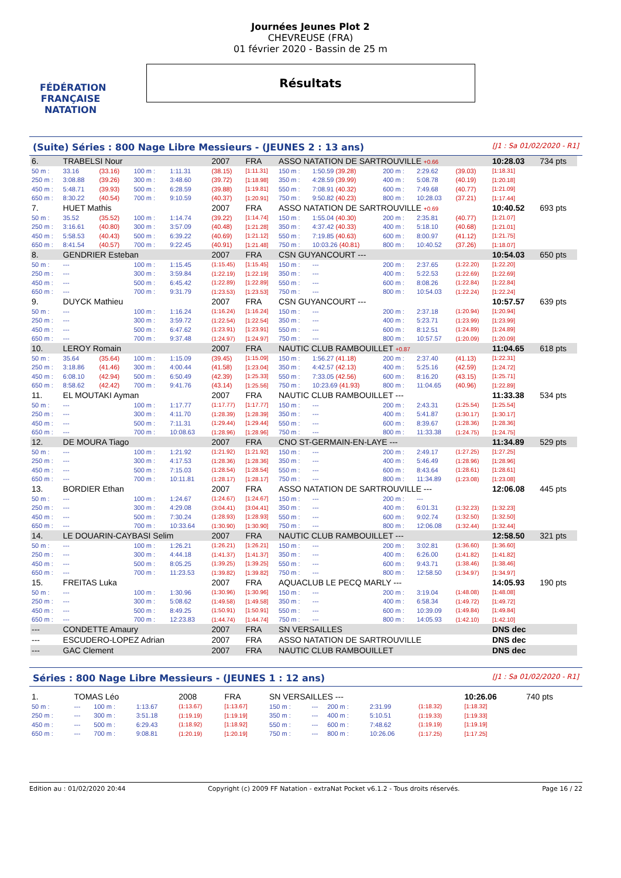FÉDÉRATION FRANÇAISE
NATATION
Journées Jeunes Plot 2
CHEVREUSE (FRA)
01 février 2020 - Bassin de 25 m
Résultats
(Suite) Séries : 800 Nage Libre Messieurs - (JEUNES 2 : 13 ans) [J1 : Sa 01/02/2020 - R1]
| 6. | TRABELSI Nour | | | | 2007 | FRA | ASSO NATATION DE SARTROUVILLE +0.66 | | | | | 10:28.03 | 734 pts |
| 50 m : | 33.16 | (33.16) | 100 m : | 1:11.31 | (38.15) | [1:11.31] | 150 m : | 1:50.59 (39.28) | 200 m : | 2:29.62 | (39.03) | [1:18.31] | |
| 250 m : | 3:08.88 | (39.26) | 300 m : | 3:48.60 | (39.72) | [1:18.98] | 350 m : | 4:28.59 (39.99) | 400 m : | 5:08.78 | (40.19) | [1:20.18] | |
| 450 m : | 5:48.71 | (39.93) | 500 m : | 6:28.59 | (39.88) | [1:19.81] | 550 m : | 7:08.91 (40.32) | 600 m : | 7:49.68 | (40.77) | [1:21.09] | |
| 650 m : | 8:30.22 | (40.54) | 700 m : | 9:10.59 | (40.37) | [1:20.91] | 750 m : | 9:50.82 (40.23) | 800 m : | 10:28.03 | (37.21) | [1:17.44] | |
| 7. | HUET Mathis | | | | 2007 | FRA | ASSO NATATION DE SARTROUVILLE +0.69 | | | | | 10:40.52 | 693 pts |
| 50 m : | 35.52 | (35.52) | 100 m : | 1:14.74 | (39.22) | [1:14.74] | 150 m : | 1:55.04 (40.30) | 200 m : | 2:35.81 | (40.77) | [1:21.07] | |
| 250 m : | 3:16.61 | (40.80) | 300 m : | 3:57.09 | (40.48) | [1:21.28] | 350 m : | 4:37.42 (40.33) | 400 m : | 5:18.10 | (40.68) | [1:21.01] | |
| 450 m : | 5:58.53 | (40.43) | 500 m : | 6:39.22 | (40.69) | [1:21.12] | 550 m : | 7:19.85 (40.63) | 600 m : | 8:00.97 | (41.12) | [1:21.75] | |
| 650 m : | 8:41.54 | (40.57) | 700 m : | 9:22.45 | (40.91) | [1:21.48] | 750 m : | 10:03.26 (40.81) | 800 m : | 10:40.52 | (37.26) | [1:18.07] | |
| 8. | GENDRIER Esteban | | | | 2007 | FRA | CSN GUYANCOURT --- | | | | | 10:54.03 | 650 pts |
| 50 m : | --- | | 100 m : | 1:15.45 | (1:15.45) | [1:15.45] | 150 m : | --- | 200 m : | 2:37.65 | (1:22.20) | [1:22.20] | |
| 250 m : | --- | | 300 m : | 3:59.84 | (1:22.19) | [1:22.19] | 350 m : | --- | 400 m : | 5:22.53 | (1:22.69) | [1:22.69] | |
| 450 m : | --- | | 500 m : | 6:45.42 | (1:22.89) | [1:22.89] | 550 m : | --- | 600 m : | 8:08.26 | (1:22.84) | [1:22.84] | |
| 650 m : | --- | | 700 m : | 9:31.79 | (1:23.53) | [1:23.53] | 750 m : | --- | 800 m : | 10:54.03 | (1:22.24) | [1:22.24] | |
| 9. | DUYCK Mathieu | | | | 2007 | FRA | CSN GUYANCOURT --- | | | | | 10:57.57 | 639 pts |
| 50 m : | --- | | 100 m : | 1:16.24 | (1:16.24) | [1:16.24] | 150 m : | --- | 200 m : | 2:37.18 | (1:20.94) | [1:20.94] | |
| 250 m : | --- | | 300 m : | 3:59.72 | (1:22.54) | [1:22.54] | 350 m : | --- | 400 m : | 5:23.71 | (1:23.99) | [1:23.99] | |
| 450 m : | --- | | 500 m : | 6:47.62 | (1:23.91) | [1:23.91] | 550 m : | --- | 600 m : | 8:12.51 | (1:24.89) | [1:24.89] | |
| 650 m : | --- | | 700 m : | 9:37.48 | (1:24.97) | [1:24.97] | 750 m : | --- | 800 m : | 10:57.57 | (1:20.09) | [1:20.09] | |
| 10. | LEROY Romain | | | | 2007 | FRA | NAUTIC CLUB RAMBOUILLET +0.87 | | | | | 11:04.65 | 618 pts |
| 50 m : | 35.64 | (35.64) | 100 m : | 1:15.09 | (39.45) | [1:15.09] | 150 m : | 1:56.27 (41.18) | 200 m : | 2:37.40 | (41.13) | [1:22.31] | |
| 250 m : | 3:18.86 | (41.46) | 300 m : | 4:00.44 | (41.58) | [1:23.04] | 350 m : | 4:42.57 (42.13) | 400 m : | 5:25.16 | (42.59) | [1:24.72] | |
| 450 m : | 6:08.10 | (42.94) | 500 m : | 6:50.49 | (42.39) | [1:25.33] | 550 m : | 7:33.05 (42.56) | 600 m : | 8:16.20 | (43.15) | [1:25.71] | |
| 650 m : | 8:58.62 | (42.42) | 700 m : | 9:41.76 | (43.14) | [1:25.56] | 750 m : | 10:23.69 (41.93) | 800 m : | 11:04.65 | (40.96) | [1:22.89] | |
| 11. | EL MOUTAKI Ayman | | | | 2007 | FRA | NAUTIC CLUB RAMBOUILLET --- | | | | | 11:33.38 | 534 pts |
| 50 m : | --- | | 100 m : | 1:17.77 | (1:17.77) | [1:17.77] | 150 m : | --- | 200 m : | 2:43.31 | (1:25.54) | [1:25.54] | |
| 250 m : | --- | | 300 m : | 4:11.70 | (1:28.39) | [1:28.39] | 350 m : | --- | 400 m : | 5:41.87 | (1:30.17) | [1:30.17] | |
| 450 m : | --- | | 500 m : | 7:11.31 | (1:29.44) | [1:29.44] | 550 m : | --- | 600 m : | 8:39.67 | (1:28.36) | [1:28.36] | |
| 650 m : | --- | | 700 m : | 10:08.63 | (1:28.96) | [1:28.96] | 750 m : | --- | 800 m : | 11:33.38 | (1:24.75) | [1:24.75] | |
| 12. | DE MOURA Tiago | | | | 2007 | FRA | CNO ST-GERMAIN-EN-LAYE --- | | | | | 11:34.89 | 529 pts |
| 50 m : | --- | | 100 m : | 1:21.92 | (1:21.92) | [1:21.92] | 150 m : | --- | 200 m : | 2:49.17 | (1:27.25) | [1:27.25] | |
| 250 m : | --- | | 300 m : | 4:17.53 | (1:28.36) | [1:28.36] | 350 m : | --- | 400 m : | 5:46.49 | (1:28.96) | [1:28.96] | |
| 450 m : | --- | | 500 m : | 7:15.03 | (1:28.54) | [1:28.54] | 550 m : | --- | 600 m : | 8:43.64 | (1:28.61) | [1:28.61] | |
| 650 m : | --- | | 700 m : | 10:11.81 | (1:28.17) | [1:28.17] | 750 m : | --- | 800 m : | 11:34.89 | (1:23.08) | [1:23.08] | |
| 13. | BORDIER Ethan | | | | 2007 | FRA | ASSO NATATION DE SARTROUVILLE --- | | | | | 12:06.08 | 445 pts |
| 50 m : | --- | | 100 m : | 1:24.67 | (1:24.67) | [1:24.67] | 150 m : | --- | 200 m : | --- | | | |
| 250 m : | --- | | 300 m : | 4:29.08 | (3:04.41) | [3:04.41] | 350 m : | --- | 400 m : | 6:01.31 | (1:32.23) | [1:32.23] | |
| 450 m : | --- | | 500 m : | 7:30.24 | (1:28.93) | [1:28.93] | 550 m : | --- | 600 m : | 9:02.74 | (1:32.50) | [1:32.50] | |
| 650 m : | --- | | 700 m : | 10:33.64 | (1:30.90) | [1:30.90] | 750 m : | --- | 800 m : | 12:06.08 | (1:32.44) | [1:32.44] | |
| 14. | LE DOUARIN-CAYBASI Selim | | | | 2007 | FRA | NAUTIC CLUB RAMBOUILLET --- | | | | | 12:58.50 | 321 pts |
| 50 m : | --- | | 100 m : | 1:26.21 | (1:26.21) | [1:26.21] | 150 m : | --- | 200 m : | 3:02.81 | (1:36.60) | [1:36.60] | |
| 250 m : | --- | | 300 m : | 4:44.18 | (1:41.37) | [1:41.37] | 350 m : | --- | 400 m : | 6:26.00 | (1:41.82) | [1:41.82] | |
| 450 m : | --- | | 500 m : | 8:05.25 | (1:39.25) | [1:39.25] | 550 m : | --- | 600 m : | 9:43.71 | (1:38.46) | [1:38.46] | |
| 650 m : | --- | | 700 m : | 11:23.53 | (1:39.82) | [1:39.82] | 750 m : | --- | 800 m : | 12:58.50 | (1:34.97) | [1:34.97] | |
| 15. | FREITAS Luka | | | | 2007 | FRA | AQUACLUB LE PECQ MARLY --- | | | | | 14:05.93 | 190 pts |
| 50 m : | --- | | 100 m : | 1:30.96 | (1:30.96) | [1:30.96] | 150 m : | --- | 200 m : | 3:19.04 | (1:48.08) | [1:48.08] | |
| 250 m : | --- | | 300 m : | 5:08.62 | (1:49.58) | [1:49.58] | 350 m : | --- | 400 m : | 6:58.34 | (1:49.72) | [1:49.72] | |
| 450 m : | --- | | 500 m : | 8:49.25 | (1:50.91) | [1:50.91] | 550 m : | --- | 600 m : | 10:39.09 | (1:49.84) | [1:49.84] | |
| 650 m : | --- | | 700 m : | 12:23.83 | (1:44.74) | [1:44.74] | 750 m : | --- | 800 m : | 14:05.93 | (1:42.10) | [1:42.10] | |
| --- | CONDETTE Amaury | | | | 2007 | FRA | SN VERSAILLES | | | | | DNS dec | |
| --- | ESCUDERO-LOPEZ Adrian | | | | 2007 | FRA | ASSO NATATION DE SARTROUVILLE | | | | | DNS dec | |
| --- | GAC Clement | | | | 2007 | FRA | NAUTIC CLUB RAMBOUILLET | | | | | DNS dec | |
Séries : 800 Nage Libre Messieurs - (JEUNES 1 : 12 ans) [J1 : Sa 01/02/2020 - R1]
| 1. | TOMAS Léo | | | | 2008 | FRA | SN VERSAILLES --- | | | | | 10:26.06 | 740 pts |
| 50 m : | --- | | 100 m : | 1:13.67 | (1:13.67) | [1:13.67] | 150 m : | --- | 200 m : | 2:31.99 | (1:18.32) | [1:18.32] | |
| 250 m : | --- | | 300 m : | 3:51.18 | (1:19.19) | [1:19.19] | 350 m : | --- | 400 m : | 5:10.51 | (1:19.33) | [1:19.33] | |
| 450 m : | --- | | 500 m : | 6:29.43 | (1:18.92) | [1:18.92] | 550 m : | --- | 600 m : | 7:48.62 | (1:19.19) | [1:19.19] | |
| 650 m : | --- | | 700 m : | 9:08.81 | (1:20.19) | [1:20.19] | 750 m : | --- | 800 m : | 10:26.06 | (1:17.25) | [1:17.25] | |
Edition au : 01/02/2020 20:44 Copyright (c) 2009 FF Natation - extraNat Pocket v6.1.2 - Tous droits réservés. Page 16 / 22